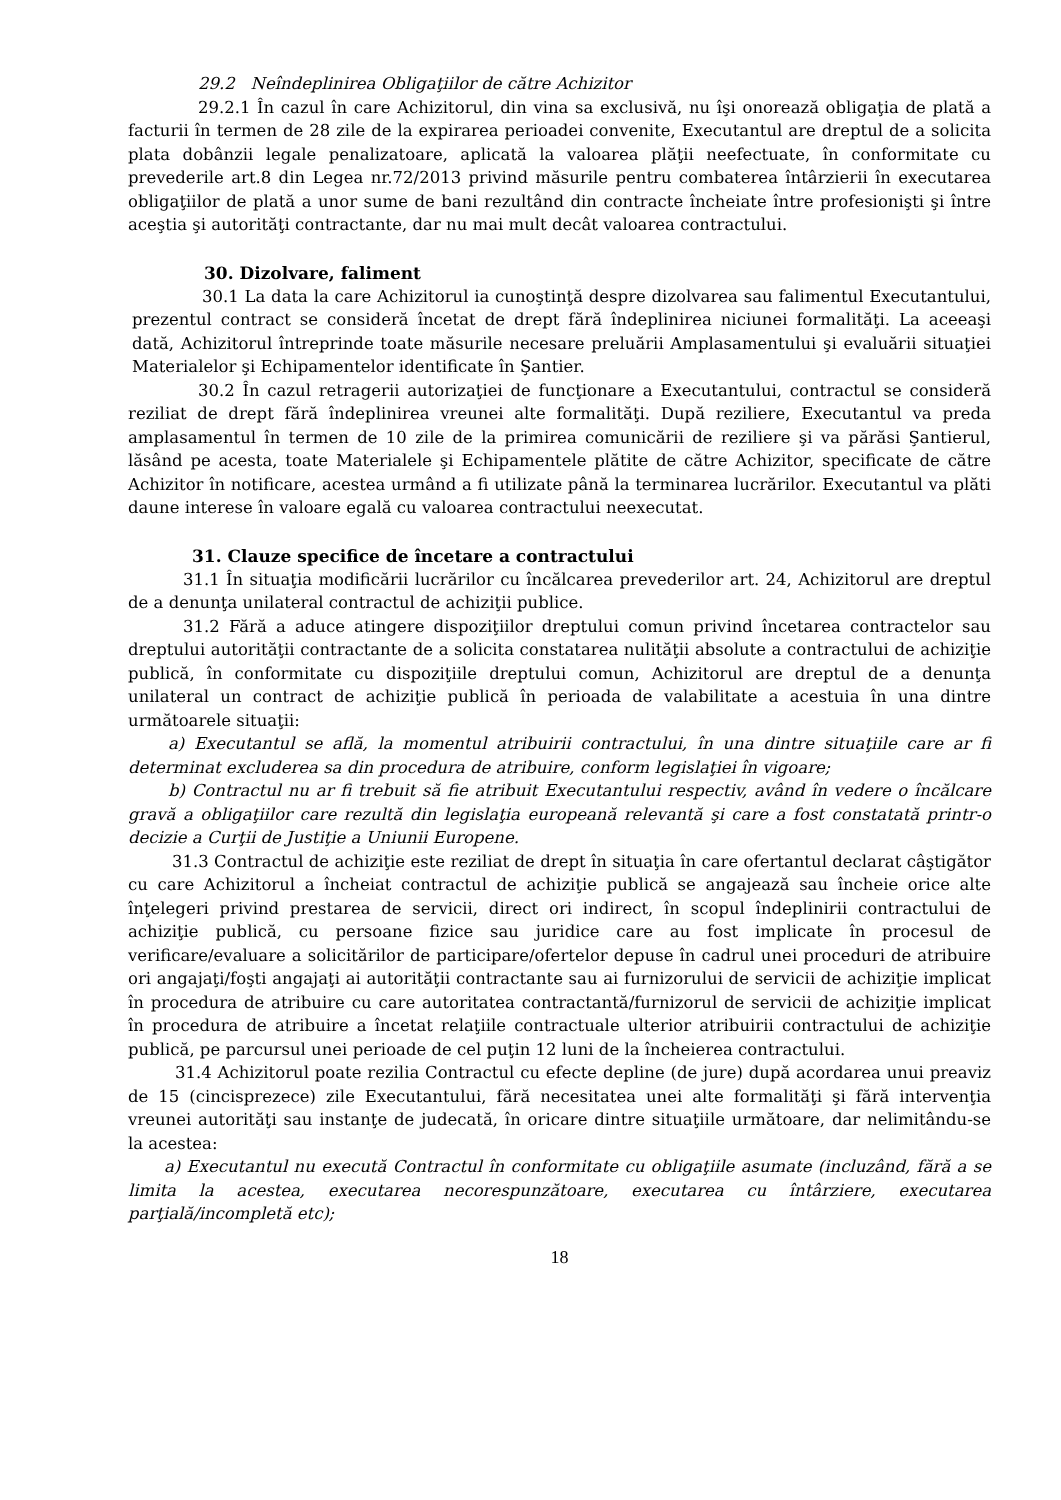29.2 Neîndeplinirea Obligaţiilor de către Achizitor
29.2.1 În cazul în care Achizitorul, din vina sa exclusivă, nu îşi onorează obligaţia de plată a facturii în termen de 28 zile de la expirarea perioadei convenite, Executantul are dreptul de a solicita plata dobânzii legale penalizatoare, aplicată la valoarea plăţii neefectuate, în conformitate cu prevederile art.8 din Legea nr.72/2013 privind măsurile pentru combaterea întârzierii în executarea obligaţiilor de plată a unor sume de bani rezultând din contracte încheiate între profesionişti şi între aceştia şi autorităţi contractante, dar nu mai mult decât valoarea contractului.
30. Dizolvare, faliment
30.1 La data la care Achizitorul ia cunoştinţă despre dizolvarea sau falimentul Executantului, prezentul contract se consideră încetat de drept fără îndeplinirea niciunei formalităţi. La aceeaşi dată, Achizitorul întreprinde toate măsurile necesare preluării Amplasamentului şi evaluării situaţiei Materialelor şi Echipamentelor identificate în Şantier.
30.2 În cazul retragerii autorizaţiei de funcţionare a Executantului, contractul se consideră reziliat de drept fără îndeplinirea vreunei alte formalităţi. După reziliere, Executantul va preda amplasamentul în termen de 10 zile de la primirea comunicării de reziliere şi va părăsi Şantierul, lăsând pe acesta, toate Materialele şi Echipamentele plătite de către Achizitor, specificate de către Achizitor în notificare, acestea urmând a fi utilizate până la terminarea lucrărilor. Executantul va plăti daune interese în valoare egală cu valoarea contractului neexecutat.
31. Clauze specifice de încetare a contractului
31.1 În situaţia modificării lucrărilor cu încălcarea prevederilor art. 24, Achizitorul are dreptul de a denunţa unilateral contractul de achiziţii publice.
31.2 Fără a aduce atingere dispoziţiilor dreptului comun privind încetarea contractelor sau dreptului autorităţii contractante de a solicita constatarea nulităţii absolute a contractului de achiziţie publică, în conformitate cu dispoziţiile dreptului comun, Achizitorul are dreptul de a denunţa unilateral un contract de achiziţie publică în perioada de valabilitate a acestuia în una dintre următoarele situaţii:
a) Executantul se află, la momentul atribuirii contractului, în una dintre situaţiile care ar fi determinat excluderea sa din procedura de atribuire, conform legislaţiei în vigoare;
b) Contractul nu ar fi trebuit să fie atribuit Executantului respectiv, având în vedere o încălcare gravă a obligaţiilor care rezultă din legislaţia europeană relevantă şi care a fost constatată printr-o decizie a Curţii de Justiţie a Uniunii Europene.
31.3 Contractul de achiziţie este reziliat de drept în situaţia în care ofertantul declarat câştigător cu care Achizitorul a încheiat contractul de achiziţie publică se angajează sau încheie orice alte înţelegeri privind prestarea de servicii, direct ori indirect, în scopul îndeplinirii contractului de achiziţie publică, cu persoane fizice sau juridice care au fost implicate în procesul de verificare/evaluare a solicitărilor de participare/ofertelor depuse în cadrul unei proceduri de atribuire ori angajaţi/foşti angajaţi ai autorităţii contractante sau ai furnizorului de servicii de achiziţie implicat în procedura de atribuire cu care autoritatea contractantă/furnizorul de servicii de achiziţie implicat în procedura de atribuire a încetat relaţiile contractuale ulterior atribuirii contractului de achiziţie publică, pe parcursul unei perioade de cel puţin 12 luni de la încheierea contractului.
31.4 Achizitorul poate rezilia Contractul cu efecte depline (de jure) după acordarea unui preaviz de 15 (cincisprezece) zile Executantului, fără necesitatea unei alte formalităţi şi fără intervenţia vreunei autorităţi sau instanţe de judecată, în oricare dintre situaţiile următoare, dar nelimitându-se la acestea:
a) Executantul nu execută Contractul în conformitate cu obligaţiile asumate (incluzând, fără a se limita la acestea, executarea necorespunzătoare, executarea cu întârziere, executarea parţială/incompletă etc);
18